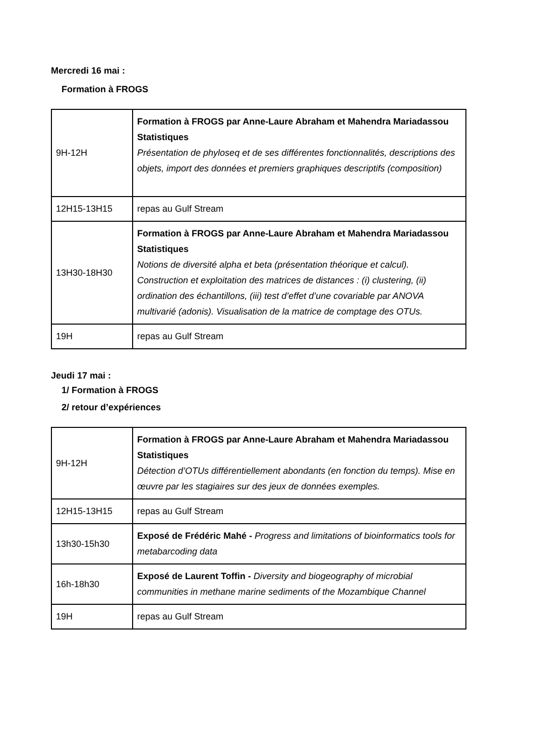Mercredi 16 mai :
Formation à FROGS
| 9H-12H | Formation à FROGS par Anne-Laure Abraham et Mahendra Mariadassou Statistiques Présentation de phyloseq et de ses différentes fonctionnalités, descriptions des objets, import des données et premiers graphiques descriptifs (composition) |
| 12H15-13H15 | repas au Gulf Stream |
| 13H30-18H30 | Formation à FROGS par Anne-Laure Abraham et Mahendra Mariadassou Statistiques Notions de diversité alpha et beta (présentation théorique et calcul). Construction et exploitation des matrices de distances : (i) clustering, (ii) ordination des échantillons, (iii) test d’effet d’une covariable par ANOVA multivarié (adonis). Visualisation de la matrice de comptage des OTUs. |
| 19H | repas au Gulf Stream |
Jeudi 17 mai :
1/ Formation à FROGS
2/ retour d’expériences
| 9H-12H | Formation à FROGS par Anne-Laure Abraham et Mahendra Mariadassou Statistiques Détection d’OTUs différentiellement abondants (en fonction du temps). Mise en œuvre par les stagiaires sur des jeux de données exemples. |
| 12H15-13H15 | repas au Gulf Stream |
| 13h30-15h30 | Exposé de Frédéric Mahé - Progress and limitations of bioinformatics tools for metabarcoding data |
| 16h-18h30 | Exposé de Laurent Toffin - Diversity and biogeography of microbial communities in methane marine sediments of the Mozambique Channel |
| 19H | repas au Gulf Stream |